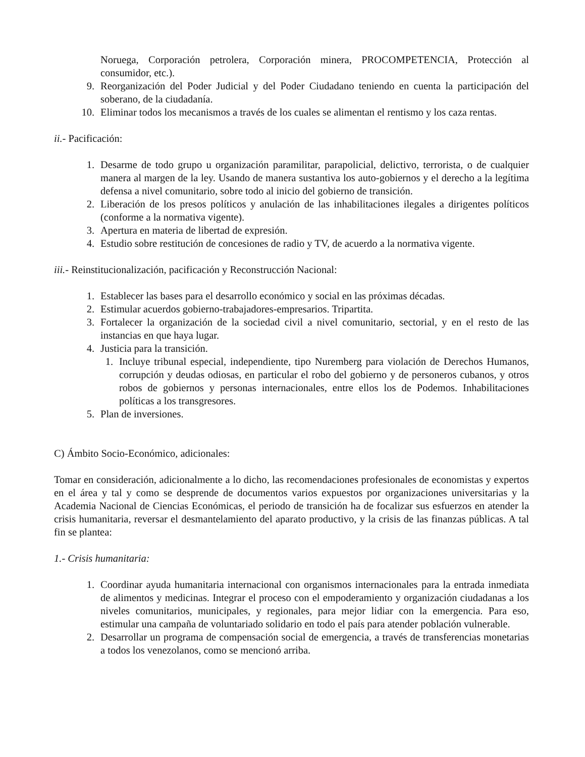Noruega, Corporación petrolera, Corporación minera, PROCOMPETENCIA, Protección al consumidor, etc.).
9. Reorganización del Poder Judicial y del Poder Ciudadano teniendo en cuenta la participación del soberano, de la ciudadanía.
10. Eliminar todos los mecanismos a través de los cuales se alimentan el rentismo y los caza rentas.
ii.- Pacificación:
1. Desarme de todo grupo u organización paramilitar, parapolicial, delictivo, terrorista, o de cualquier manera al margen de la ley. Usando de manera sustantiva los auto-gobiernos y el derecho a la legítima defensa a nivel comunitario, sobre todo al inicio del gobierno de transición.
2. Liberación de los presos políticos y anulación de las inhabilitaciones ilegales a dirigentes políticos (conforme a la normativa vigente).
3. Apertura en materia de libertad de expresión.
4. Estudio sobre restitución de concesiones de radio y TV, de acuerdo a la normativa vigente.
iii.- Reinstitucionalización, pacificación y Reconstrucción Nacional:
1. Establecer las bases para el desarrollo económico y social en las próximas décadas.
2. Estimular acuerdos gobierno-trabajadores-empresarios. Tripartita.
3. Fortalecer la organización de la sociedad civil a nivel comunitario, sectorial, y en el resto de las instancias en que haya lugar.
4. Justicia para la transición.
1. Incluye tribunal especial, independiente, tipo Nuremberg para violación de Derechos Humanos, corrupción y deudas odiosas, en particular el robo del gobierno y de personeros cubanos, y otros robos de gobiernos y personas internacionales, entre ellos los de Podemos. Inhabilitaciones políticas a los transgresores.
5. Plan de inversiones.
C) Ámbito Socio-Económico, adicionales:
Tomar en consideración, adicionalmente a lo dicho, las recomendaciones profesionales de economistas y expertos en el área y tal y como se desprende de documentos varios expuestos por organizaciones universitarias y la Academia Nacional de Ciencias Económicas, el periodo de transición ha de focalizar sus esfuerzos en atender la crisis humanitaria, reversar el desmantelamiento del aparato productivo, y la crisis de las finanzas públicas. A tal fin se plantea:
1.- Crisis humanitaria:
1. Coordinar ayuda humanitaria internacional con organismos internacionales para la entrada inmediata de alimentos y medicinas. Integrar el proceso con el empoderamiento y organización ciudadanas a los niveles comunitarios, municipales, y regionales, para mejor lidiar con la emergencia. Para eso, estimular una campaña de voluntariado solidario en todo el país para atender población vulnerable.
2. Desarrollar un programa de compensación social de emergencia, a través de transferencias monetarias a todos los venezolanos, como se mencionó arriba.